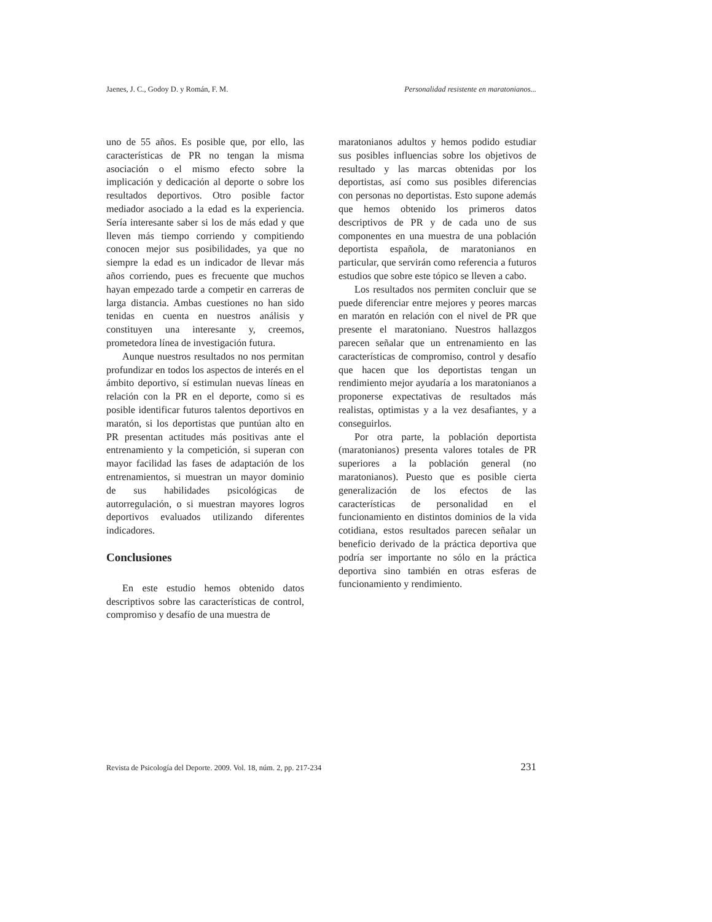Jaenes, J. C., Godoy D. y Román, F. M. Personalidad resistente en maratonianos...
uno de 55 años. Es posible que, por ello, las características de PR no tengan la misma asociación o el mismo efecto sobre la implicación y dedicación al deporte o sobre los resultados deportivos. Otro posible factor mediador asociado a la edad es la experiencia. Sería interesante saber si los de más edad y que lleven más tiempo corriendo y compitiendo conocen mejor sus posibilidades, ya que no siempre la edad es un indicador de llevar más años corriendo, pues es frecuente que muchos hayan empezado tarde a competir en carreras de larga distancia. Ambas cuestiones no han sido tenidas en cuenta en nuestros análisis y constituyen una interesante y, creemos, prometedora línea de investigación futura.
Aunque nuestros resultados no nos permitan profundizar en todos los aspectos de interés en el ámbito deportivo, sí estimulan nuevas líneas en relación con la PR en el deporte, como si es posible identificar futuros talentos deportivos en maratón, si los deportistas que puntúan alto en PR presentan actitudes más positivas ante el entrenamiento y la competición, si superan con mayor facilidad las fases de adaptación de los entrenamientos, si muestran un mayor dominio de sus habilidades psicológicas de autorregulación, o si muestran mayores logros deportivos evaluados utilizando diferentes indicadores.
Conclusiones
En este estudio hemos obtenido datos descriptivos sobre las características de control, compromiso y desafío de una muestra de
maratonianos adultos y hemos podido estudiar sus posibles influencias sobre los objetivos de resultado y las marcas obtenidas por los deportistas, así como sus posibles diferencias con personas no deportistas. Esto supone además que hemos obtenido los primeros datos descriptivos de PR y de cada uno de sus componentes en una muestra de una población deportista española, de maratonianos en particular, que servirán como referencia a futuros estudios que sobre este tópico se lleven a cabo.
Los resultados nos permiten concluir que se puede diferenciar entre mejores y peores marcas en maratón en relación con el nivel de PR que presente el maratoniano. Nuestros hallazgos parecen señalar que un entrenamiento en las características de compromiso, control y desafío que hacen que los deportistas tengan un rendimiento mejor ayudaría a los maratonianos a proponerse expectativas de resultados más realistas, optimistas y a la vez desafiantes, y a conseguirlos.
Por otra parte, la población deportista (maratonianos) presenta valores totales de PR superiores a la población general (no maratonianos). Puesto que es posible cierta generalización de los efectos de las características de personalidad en el funcionamiento en distintos dominios de la vida cotidiana, estos resultados parecen señalar un beneficio derivado de la práctica deportiva que podría ser importante no sólo en la práctica deportiva sino también en otras esferas de funcionamiento y rendimiento.
Revista de Psicología del Deporte. 2009. Vol. 18, núm. 2, pp. 217-234 231